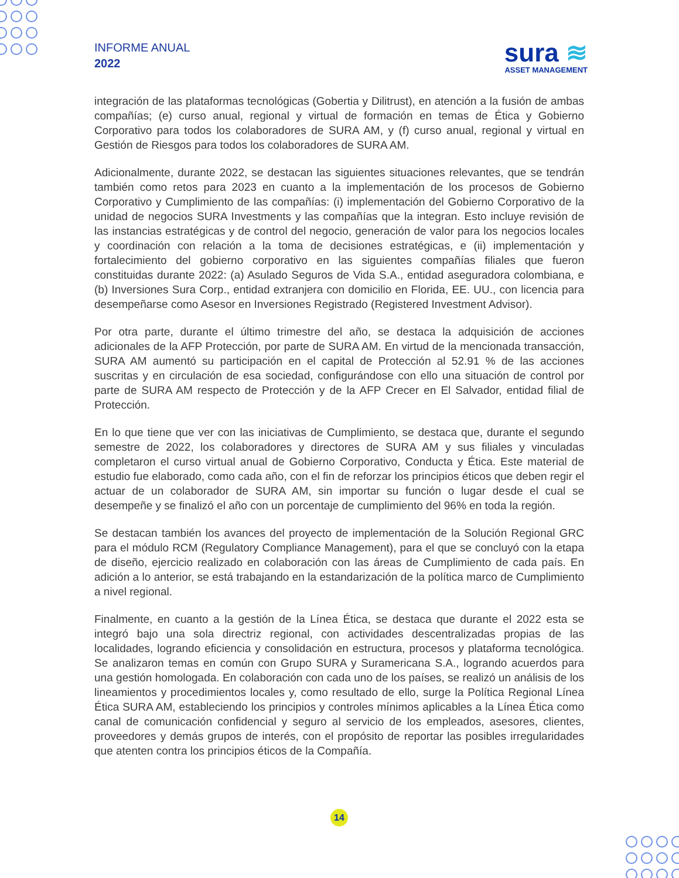INFORME ANUAL
2022
sura ≋
ASSET MANAGEMENT
integración de las plataformas tecnológicas (Gobertia y Dilitrust), en atención a la fusión de ambas compañías; (e) curso anual, regional y virtual de formación en temas de Ética y Gobierno Corporativo para todos los colaboradores de SURA AM, y (f) curso anual, regional y virtual en Gestión de Riesgos para todos los colaboradores de SURA AM.
Adicionalmente, durante 2022, se destacan las siguientes situaciones relevantes, que se tendrán también como retos para 2023 en cuanto a la implementación de los procesos de Gobierno Corporativo y Cumplimiento de las compañías: (i) implementación del Gobierno Corporativo de la unidad de negocios SURA Investments y las compañías que la integran. Esto incluye revisión de las instancias estratégicas y de control del negocio, generación de valor para los negocios locales y coordinación con relación a la toma de decisiones estratégicas, e (ii) implementación y fortalecimiento del gobierno corporativo en las siguientes compañías filiales que fueron constituidas durante 2022: (a) Asulado Seguros de Vida S.A., entidad aseguradora colombiana, e (b) Inversiones Sura Corp., entidad extranjera con domicilio en Florida, EE. UU., con licencia para desempeñarse como Asesor en Inversiones Registrado (Registered Investment Advisor).
Por otra parte, durante el último trimestre del año, se destaca la adquisición de acciones adicionales de la AFP Protección, por parte de SURA AM. En virtud de la mencionada transacción, SURA AM aumentó su participación en el capital de Protección al 52.91 % de las acciones suscritas y en circulación de esa sociedad, configurándose con ello una situación de control por parte de SURA AM respecto de Protección y de la AFP Crecer en El Salvador, entidad filial de Protección.
En lo que tiene que ver con las iniciativas de Cumplimiento, se destaca que, durante el segundo semestre de 2022, los colaboradores y directores de SURA AM y sus filiales y vinculadas completaron el curso virtual anual de Gobierno Corporativo, Conducta y Ética. Este material de estudio fue elaborado, como cada año, con el fin de reforzar los principios éticos que deben regir el actuar de un colaborador de SURA AM, sin importar su función o lugar desde el cual se desempeñe y se finalizó el año con un porcentaje de cumplimiento del 96% en toda la región.
Se destacan también los avances del proyecto de implementación de la Solución Regional GRC para el módulo RCM (Regulatory Compliance Management), para el que se concluyó con la etapa de diseño, ejercicio realizado en colaboración con las áreas de Cumplimiento de cada país. En adición a lo anterior, se está trabajando en la estandarización de la política marco de Cumplimiento a nivel regional.
Finalmente, en cuanto a la gestión de la Línea Ética, se destaca que durante el 2022 esta se integró bajo una sola directriz regional, con actividades descentralizadas propias de las localidades, logrando eficiencia y consolidación en estructura, procesos y plataforma tecnológica. Se analizaron temas en común con Grupo SURA y Suramericana S.A., logrando acuerdos para una gestión homologada. En colaboración con cada uno de los países, se realizó un análisis de los lineamientos y procedimientos locales y, como resultado de ello, surge la Política Regional Línea Ética SURA AM, estableciendo los principios y controles mínimos aplicables a la Línea Ética como canal de comunicación confidencial y seguro al servicio de los empleados, asesores, clientes, proveedores y demás grupos de interés, con el propósito de reportar las posibles irregularidades que atenten contra los principios éticos de la Compañía.
14